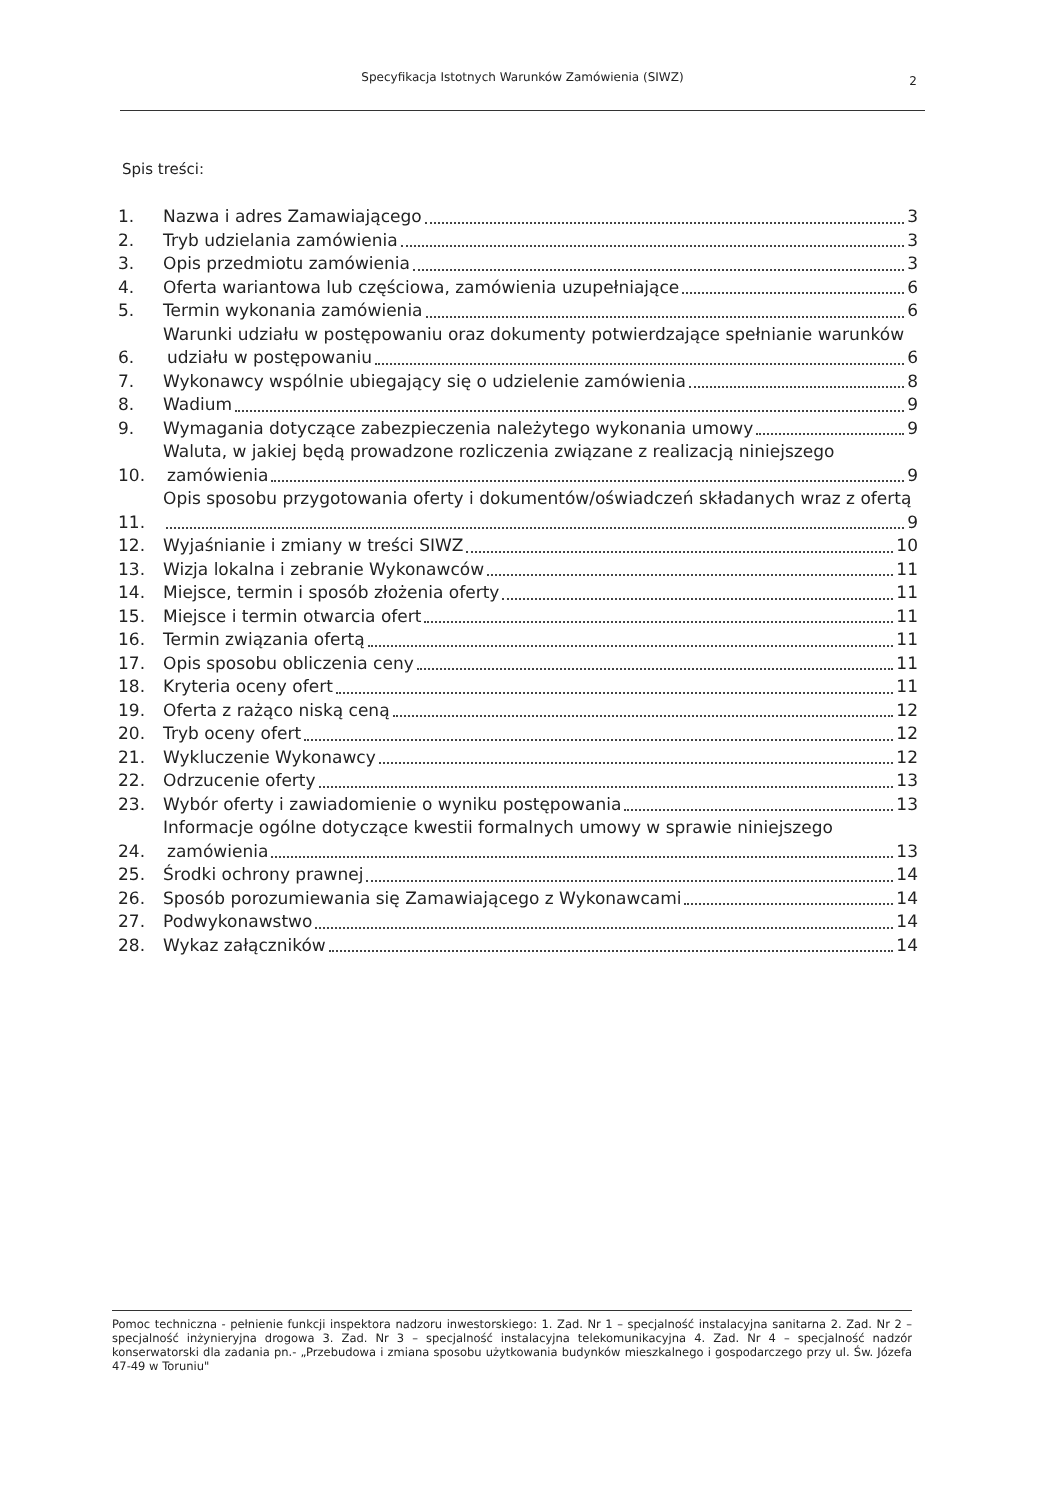Specyfikacja Istotnych Warunków Zamówienia (SIWZ)
2
Spis treści:
1. Nazwa i adres Zamawiającego 3
2. Tryb udzielania zamówienia 3
3. Opis przedmiotu zamówienia 3
4. Oferta wariantowa lub częściowa, zamówienia uzupełniające 6
5. Termin wykonania zamówienia 6
6. Warunki udziału w postępowaniu oraz dokumenty potwierdzające spełnianie warunków
udziału w postępowaniu 6
7. Wykonawcy wspólnie ubiegający się o udzielenie zamówienia 8
8. Wadium 9
9. Wymagania dotyczące zabezpieczenia należytego wykonania umowy 9
10. Waluta, w jakiej będą prowadzone rozliczenia związane z realizacją niniejszego
zamówienia 9
11. Opis sposobu przygotowania oferty i dokumentów/oświadczeń składanych wraz z ofertą
9
12. Wyjaśnianie i zmiany w treści SIWZ 10
13. Wizja lokalna i zebranie Wykonawców 11
14. Miejsce, termin i sposób złożenia oferty 11
15. Miejsce i termin otwarcia ofert 11
16. Termin związania ofertą 11
17. Opis sposobu obliczenia ceny 11
18. Kryteria oceny ofert 11
19. Oferta z rażąco niską ceną 12
20. Tryb oceny ofert 12
21. Wykluczenie Wykonawcy 12
22. Odrzucenie oferty 13
23. Wybór oferty i zawiadomienie o wyniku postępowania 13
24. Informacje ogólne dotyczące kwestii formalnych umowy w sprawie niniejszego
zamówienia 13
25. Środki ochrony prawnej 14
26. Sposób porozumiewania się Zamawiającego z Wykonawcami 14
27. Podwykonawstwo 14
28. Wykaz załączników 14
Pomoc techniczna - pełnienie funkcji inspektora nadzoru inwestorskiego: 1. Zad. Nr 1 – specjalność instalacyjna sanitarna 2. Zad. Nr 2 – specjalność inżynieryjna drogowa 3. Zad. Nr 3 – specjalność instalacyjna telekomunikacyjna 4. Zad. Nr 4 – specjalność nadzór konserwatorski dla zadania pn.- „Przebudowa i zmiana sposobu użytkowania budynków mieszkalnego i gospodarczego przy ul. Św. Józefa 47-49 w Toruniu"